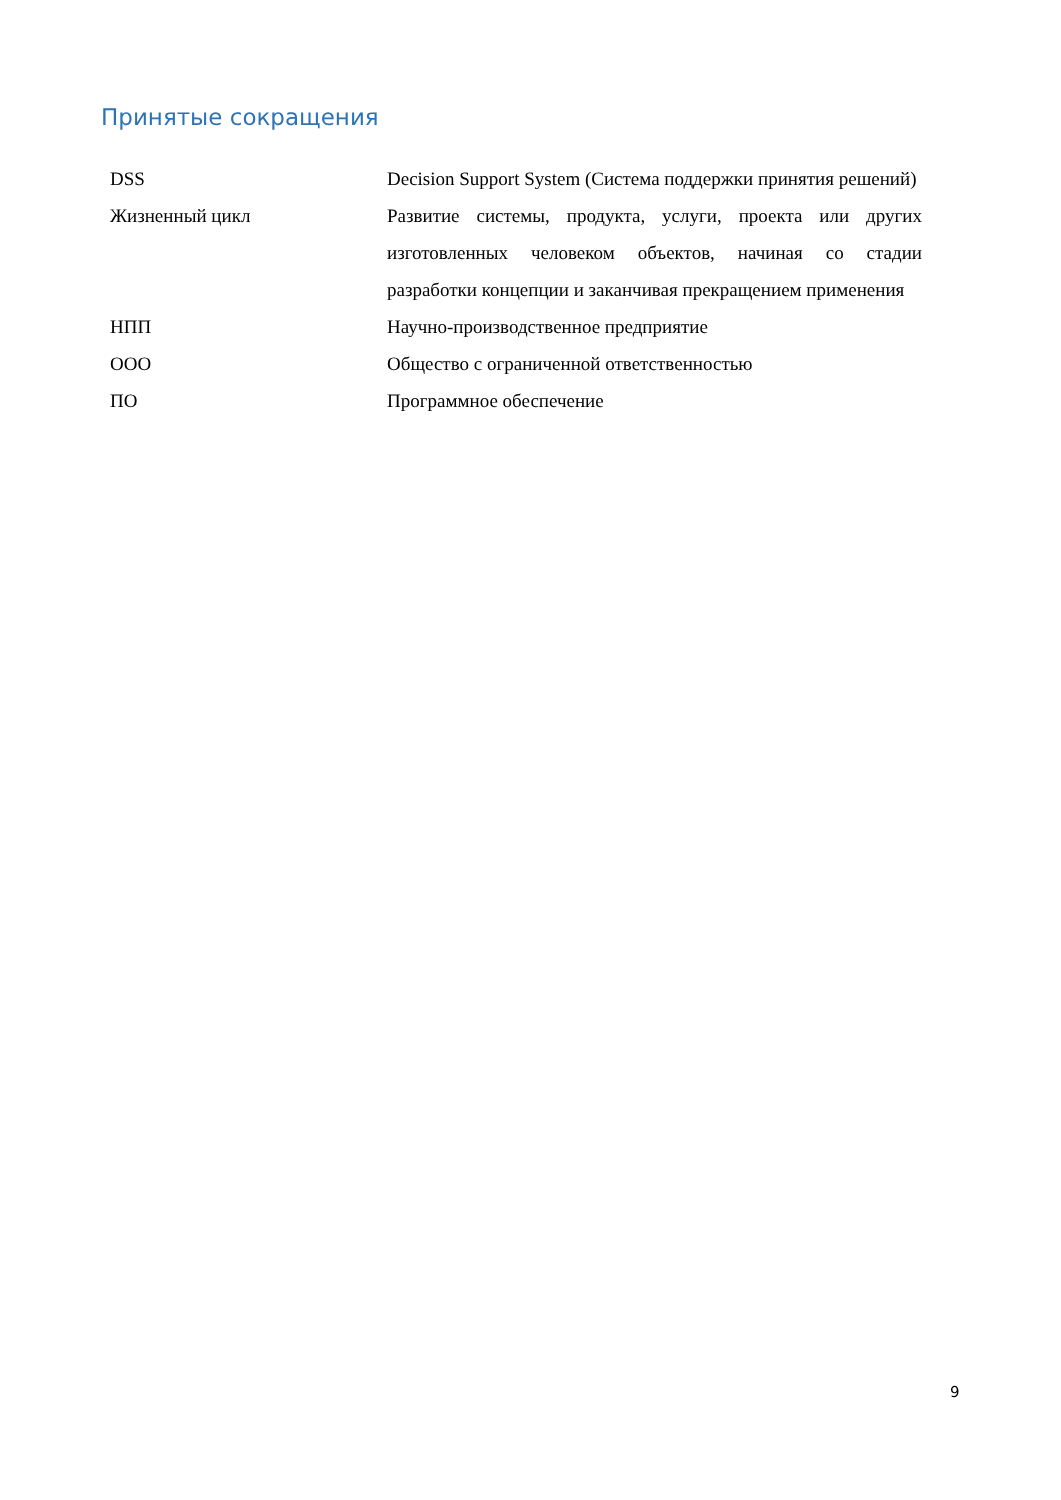Принятые сокращения
| DSS | Decision Support System (Система поддержки принятия решений) |
| Жизненный цикл | Развитие системы, продукта, услуги, проекта или других изготовленных человеком объектов, начиная со стадии разработки концепции и заканчивая прекращением применения |
| НПП | Научно-производственное предприятие |
| ООО | Общество с ограниченной ответственностью |
| ПО | Программное обеспечение |
9